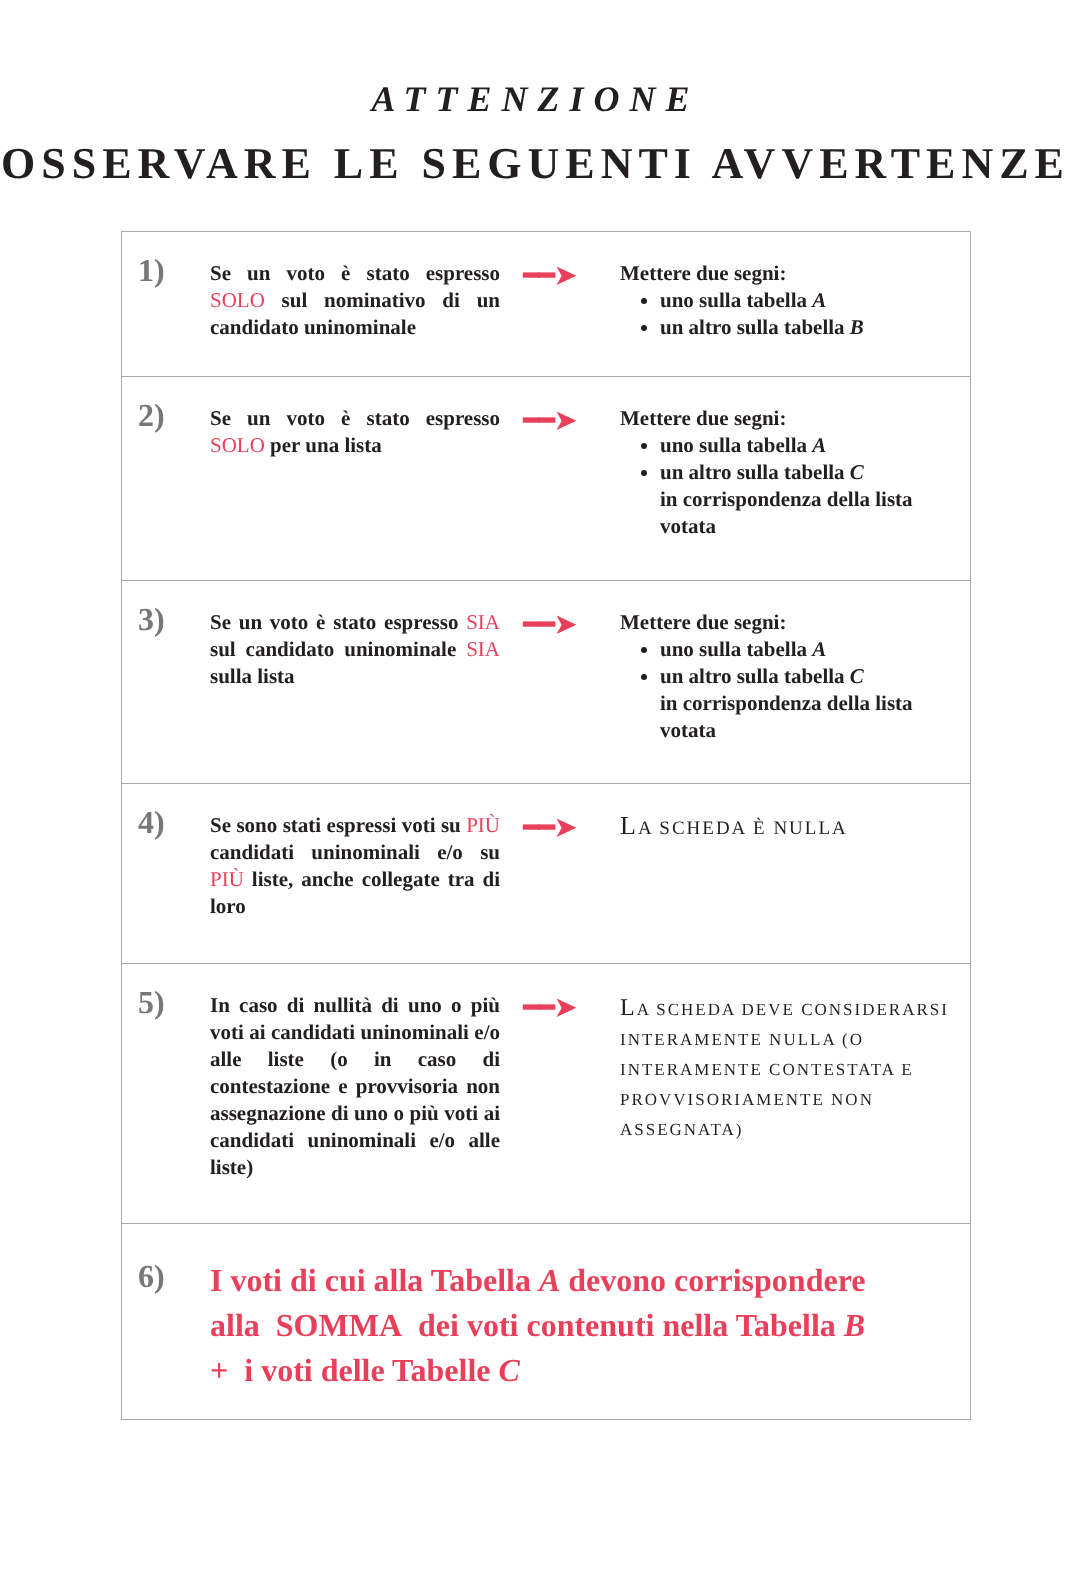ATTENZIONE
OSSERVARE LE SEGUENTI AVVERTENZE
| 1) | Se un voto è stato espresso SOLO sul nominativo di un candidato uninominale | ━━➤ | Mettere due segni: uno sulla tabella A un altro sulla tabella B |
| 2) | Se un voto è stato espresso SOLO per una lista | ━━➤ | Mettere due segni: uno sulla tabella A un altro sulla tabella C in corrispondenza della lista votata |
| 3) | Se un voto è stato espresso SIA sul candidato uninominale SIA sulla lista | ━━➤ | Mettere due segni: uno sulla tabella A un altro sulla tabella C in corrispondenza della lista votata |
| 4) | Se sono stati espressi voti su PIÙ candidati uninominali e/o su PIÙ liste, anche collegate tra di loro | ━━➤ | L A SCHEDA È NULLA |
| 5) | In caso di nullità di uno o più voti ai candidati uninominali e/o alle liste (o in caso di contestazione e provvisoria non assegnazione di uno o più voti ai candidati uninominali e/o alle liste) | ━━➤ | L A SCHEDA DEVE CONSIDERARSI INTERAMENTE NULLA (O INTERAMENTE CONTESTATA E PROVVISORIAMENTE NON ASSEGNATA) |
| 6) | I voti di cui alla Tabella A devono corrispondere alla SOMMA dei voti contenuti nella Tabella B + i voti delle Tabelle C | | |